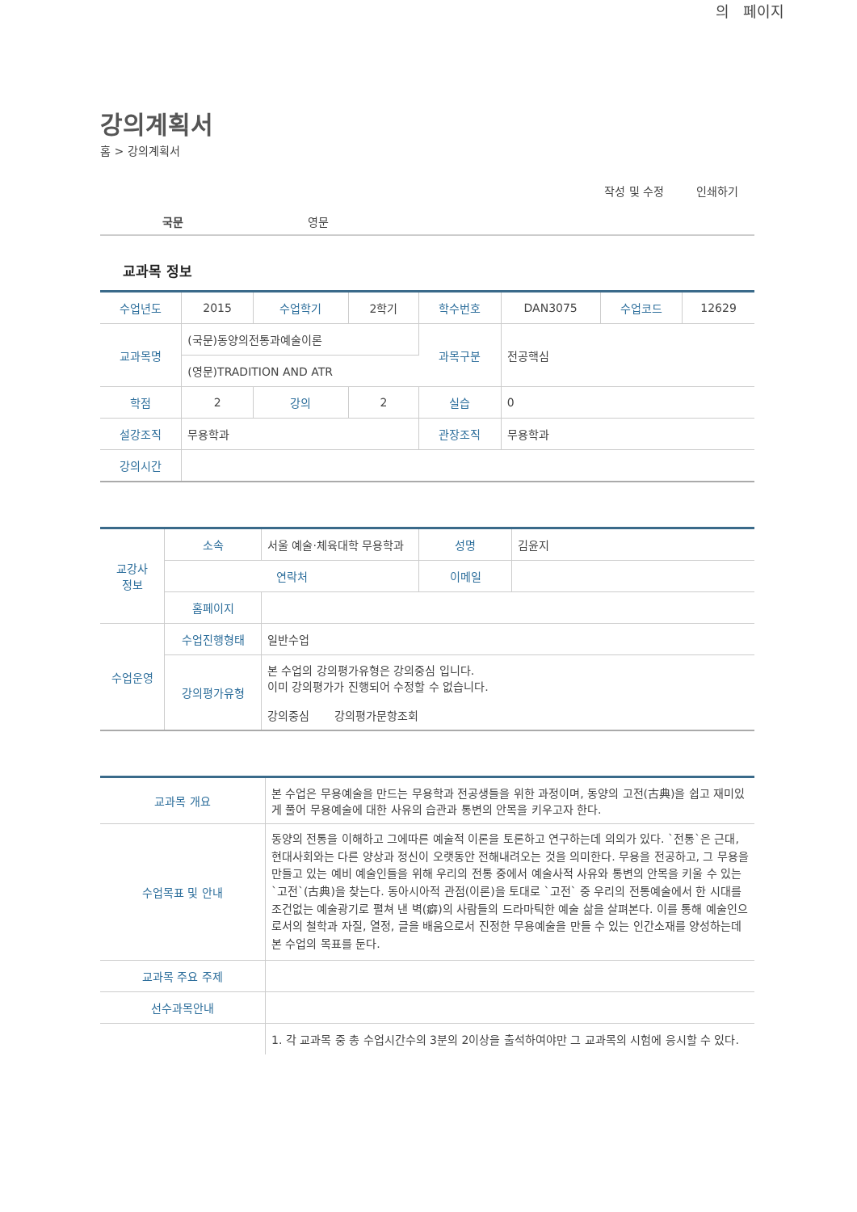의 페이지
강의계획서
홈 > 강의계획서
작성 및 수정 인쇄하기
국문 영문
교과목 정보
| 수업년도 | 2015 | 수업학기 | 2학기 | 학수번호 | DAN3075 | 수업코드 | 12629 |
| 교과목명 | (국문)동양의전통과예술이론 | | | 과목구분 | 전공핵심 | | |
| | (영문)TRADITION AND ATR | | | | | | |
| 학점 | 2 | 강의 | 2 | 실습 | 0 | | |
| 설강조직 | 무용학과 | | | 관장조직 | 무용학과 | | |
| 강의시간 | | | | | | | |
| 교강사 정보 | 소속 | 서울 예술·체육대학 무용학과 | 성명 | 김윤지 |
| | 연락처 | | 이메일 | |
| | 홈페이지 | | | |
| 수업운영 | 수업진행형태 | 일반수업 | | |
| | 강의평가유형 | 본 수업의 강의평가유형은 강의중심 입니다. 이미 강의평가가 진행되어 수정할 수 없습니다. 강의중심 강의평가문항조회 | | |
| 교과목 개요 | 본 수업은 무용예술을 만드는 무용학과 전공생들을 위한 과정이며, 동양의 고전(古典)을 쉽고 재미있게 풀어 무용예술에 대한 사유의 습관과 통변의 안목을 키우고자 한다. |
| 수업목표 및 안내 | 동양의 전통을 이해하고 그에따른 예술적 이론을 토론하고 연구하는데 의의가 있다. `전통`은 근대,현대사회와는 다른 양상과 정신이 오랫동안 전해내려오는 것을 의미한다. 무용을 전공하고, 그 무용을 만들고 있는 예비 예술인들을 위해 우리의 전통 중에서 예술사적 사유와 통변의 안목을 키울 수 있는 `고전`(古典)을 찾는다. 동아시아적 관점(이론)을 토대로 `고전` 중 우리의 전통예술에서 한 시대를 조건없는 예술광기로 펼쳐 낸 벽(癖)의 사람들의 드라마틱한 예술 삶을 살펴본다. 이를 통해 예술인으로서의 철학과 자질, 열정, 글을 배움으로서 진정한 무용예술을 만들 수 있는 인간소재를 양성하는데 본 수업의 목표를 둔다. |
| 교과목 주요 주제 | |
| 선수과목안내 | |
| | 1. 각 교과목 중 총 수업시간수의 3분의 2이상을 출석하여야만 그 교과목의 시험에 응시할 수 있다. |